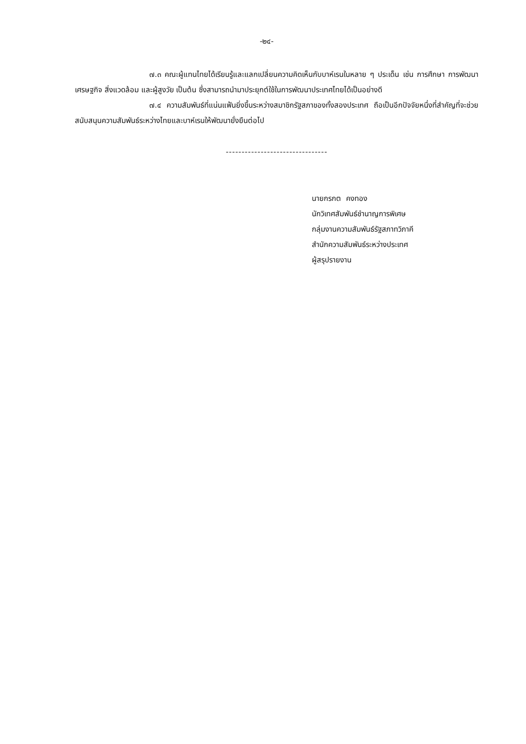-๒๔-
๗.๓ คณะผู้แทนไทยได้เรียนรู้และแลกเปลี่ยนความคิดเห็นกับบาห์เรนในหลาย ๆ ประเด็น เช่น การศึกษา การพัฒนาเศรษฐกิจ สิ่งแวดล้อม และผู้สูงวัย เป็นต้น ซึ่งสามารถนำมาประยุกต์ใช้ในการพัฒนาประเทศไทยได้เป็นอย่างดี
๗.๔ ความสัมพันธ์ที่แน่นแฟ้นยิ่งขึ้นระหว่างสมาชิกรัฐสภาของทั้งสองประเทศ ถือเป็นอีกปัจจัยหนึ่งที่สำคัญที่จะช่วยสนับสนุนความสัมพันธ์ระหว่างไทยและบาห์เรนให้พัฒนายั่งยืนต่อไป
--------------------------------
นายกรกต คงทอง
นักวิเทศสัมพันธ์ชำนาญการพิเศษ
กลุ่มงานความสัมพันธ์รัฐสภาทวิภาคี
สำนักความสัมพันธ์ระหว่างประเทศ
ผู้สรุปรายงาน